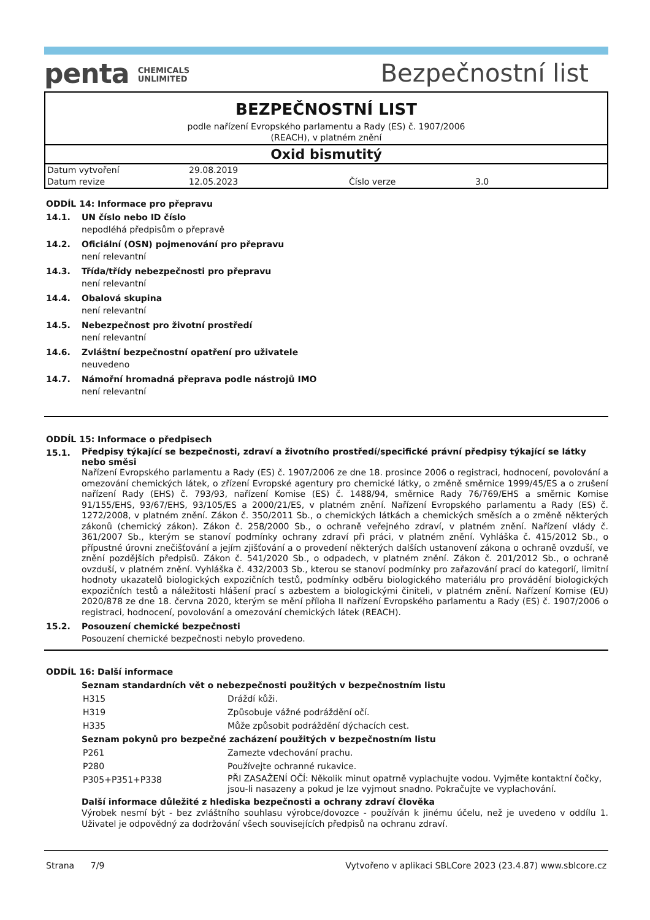penta CHEMICALS
UNLIMITED
Bezpečnostní list
BEZPEČNOSTNÍ LIST
podle nařízení Evropského parlamentu a Rady (ES) č. 1907/2006
(REACH), v platném znění
Oxid bismutitý
| Datum vytvoření | 29.08.2019 | | |
| Datum revize | 12.05.2023 | Číslo verze | 3.0 |
ODDÍL 14: Informace pro přepravu
14.1. UN číslo nebo ID číslo
nepodléhá předpisům o přepravě
14.2. Oficiální (OSN) pojmenování pro přepravu
není relevantní
14.3. Třída/třídy nebezpečnosti pro přepravu
není relevantní
14.4. Obalová skupina
není relevantní
14.5. Nebezpečnost pro životní prostředí
není relevantní
14.6. Zvláštní bezpečnostní opatření pro uživatele
neuvedeno
14.7. Námořní hromadná přeprava podle nástrojů IMO
není relevantní
ODDÍL 15: Informace o předpisech
15.1.
Předpisy týkající se bezpečnosti, zdraví a životního prostředí/specifické právní předpisy týkající se látky nebo směsi
Nařízení Evropského parlamentu a Rady (ES) č. 1907/2006 ze dne 18. prosince 2006 o registraci, hodnocení, povolování a omezování chemických látek, o zřízení Evropské agentury pro chemické látky, o změně směrnice 1999/45/ES a o zrušení nařízení Rady (EHS) č. 793/93, nařízení Komise (ES) č. 1488/94, směrnice Rady 76/769/EHS a směrnic Komise 91/155/EHS, 93/67/EHS, 93/105/ES a 2000/21/ES, v platném znění. Nařízení Evropského parlamentu a Rady (ES) č. 1272/2008, v platném znění. Zákon č. 350/2011 Sb., o chemických látkách a chemických směsích a o změně některých zákonů (chemický zákon). Zákon č. 258/2000 Sb., o ochraně veřejného zdraví, v platném znění. Nařízení vlády č. 361/2007 Sb., kterým se stanoví podmínky ochrany zdraví při práci, v platném znění. Vyhláška č. 415/2012 Sb., o přípustné úrovni znečišťování a jejím zjišťování a o provedení některých dalších ustanovení zákona o ochraně ovzduší, ve znění pozdějších předpisů. Zákon č. 541/2020 Sb., o odpadech, v platném znění. Zákon č. 201/2012 Sb., o ochraně ovzduší, v platném znění. Vyhláška č. 432/2003 Sb., kterou se stanoví podmínky pro zařazování prací do kategorií, limitní hodnoty ukazatelů biologických expozičních testů, podmínky odběru biologického materiálu pro provádění biologických expozičních testů a náležitosti hlášení prací s azbestem a biologickými činiteli, v platném znění. Nařízení Komise (EU) 2020/878 ze dne 18. června 2020, kterým se mění příloha II nařízení Evropského parlamentu a Rady (ES) č. 1907/2006 o registraci, hodnocení, povolování a omezování chemických látek (REACH).
15.2. Posouzení chemické bezpečnosti
Posouzení chemické bezpečnosti nebylo provedeno.
ODDÍL 16: Další informace
Seznam standardních vět o nebezpečnosti použitých v bezpečnostním listu
| H315 | Dráždí kůži. |
| H319 | Způsobuje vážné podráždění očí. |
| H335 | Může způsobit podráždění dýchacích cest. |
Seznam pokynů pro bezpečné zacházení použitých v bezpečnostním listu
| P261 | Zamezte vdechování prachu. |
| P280 | Používejte ochranné rukavice. |
| P305+P351+P338 | PŘI ZASAŽENÍ OČÍ: Několik minut opatrně vyplachujte vodou. Vyjměte kontaktní čočky, jsou-li nasazeny a pokud je lze vyjmout snadno. Pokračujte ve vyplachování. |
Další informace důležité z hlediska bezpečnosti a ochrany zdraví člověka
Výrobek nesmí být - bez zvláštního souhlasu výrobce/dovozce - používán k jinému účelu, než je uvedeno v oddílu 1. Uživatel je odpovědný za dodržování všech souvisejících předpisů na ochranu zdraví.
Strana 7/9 Vytvořeno v aplikaci SBLCore 2023 (23.4.87) www.sblcore.cz